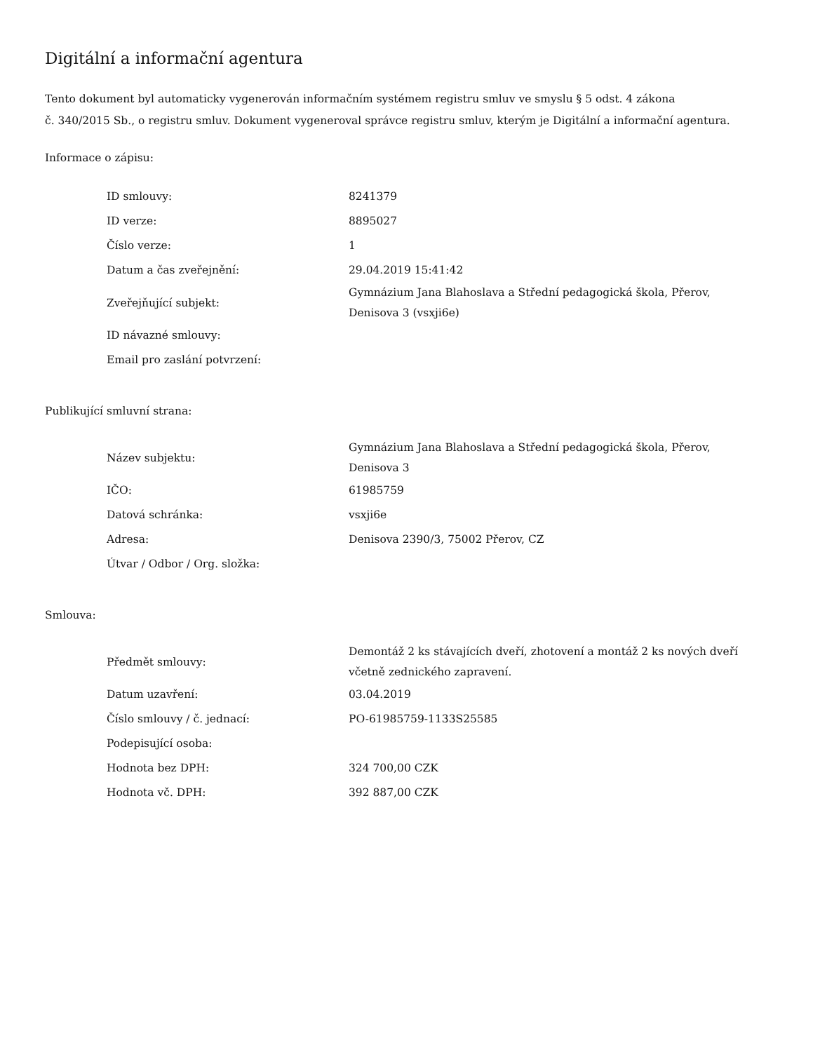Digitální a informační agentura
Tento dokument byl automaticky vygenerován informačním systémem registru smluv ve smyslu § 5 odst. 4 zákona
č. 340/2015 Sb., o registru smluv. Dokument vygeneroval správce registru smluv, kterým je Digitální a informační agentura.
Informace o zápisu:
| ID smlouvy: | 8241379 |
| ID verze: | 8895027 |
| Číslo verze: | 1 |
| Datum a čas zveřejnění: | 29.04.2019 15:41:42 |
| Zveřejňující subjekt: | Gymnázium Jana Blahoslava a Střední pedagogická škola, Přerov, Denisova 3 (vsxji6e) |
| ID návazné smlouvy: | |
| Email pro zaslání potvrzení: | |
Publikující smluvní strana:
| Název subjektu: | Gymnázium Jana Blahoslava a Střední pedagogická škola, Přerov, Denisova 3 |
| IČO: | 61985759 |
| Datová schránka: | vsxji6e |
| Adresa: | Denisova 2390/3, 75002 Přerov, CZ |
| Útvar / Odbor / Org. složka: | |
Smlouva:
| Předmět smlouvy: | Demontáž 2 ks stávajících dveří, zhotovení a montáž 2 ks nových dveří včetně zednického zapravení. |
| Datum uzavření: | 03.04.2019 |
| Číslo smlouvy / č. jednací: | PO-61985759-1133S25585 |
| Podepisující osoba: | |
| Hodnota bez DPH: | 324 700,00 CZK |
| Hodnota vč. DPH: | 392 887,00 CZK |